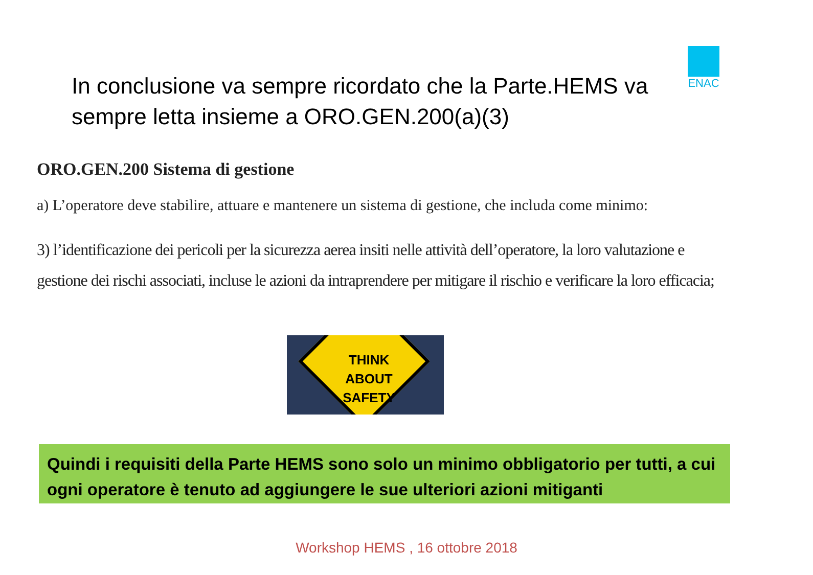ENAC
In conclusione va sempre ricordato che la Parte.HEMS va sempre letta insieme a ORO.GEN.200(a)(3)
ORO.GEN.200 Sistema di gestione
a) L’operatore deve stabilire, attuare e mantenere un sistema di gestione, che includa come minimo:
3) l’identificazione dei pericoli per la sicurezza aerea insiti nelle attività dell’operatore, la loro valutazione e gestione dei rischi associati, incluse le azioni da intraprendere per mitigare il rischio e verificare la loro efficacia;
THINK
ABOUT
SAFETY
Quindi i requisiti della Parte HEMS sono solo un minimo obbligatorio per tutti, a cui ogni operatore è tenuto ad aggiungere le sue ulteriori azioni mitiganti
Workshop HEMS , 16 ottobre 2018